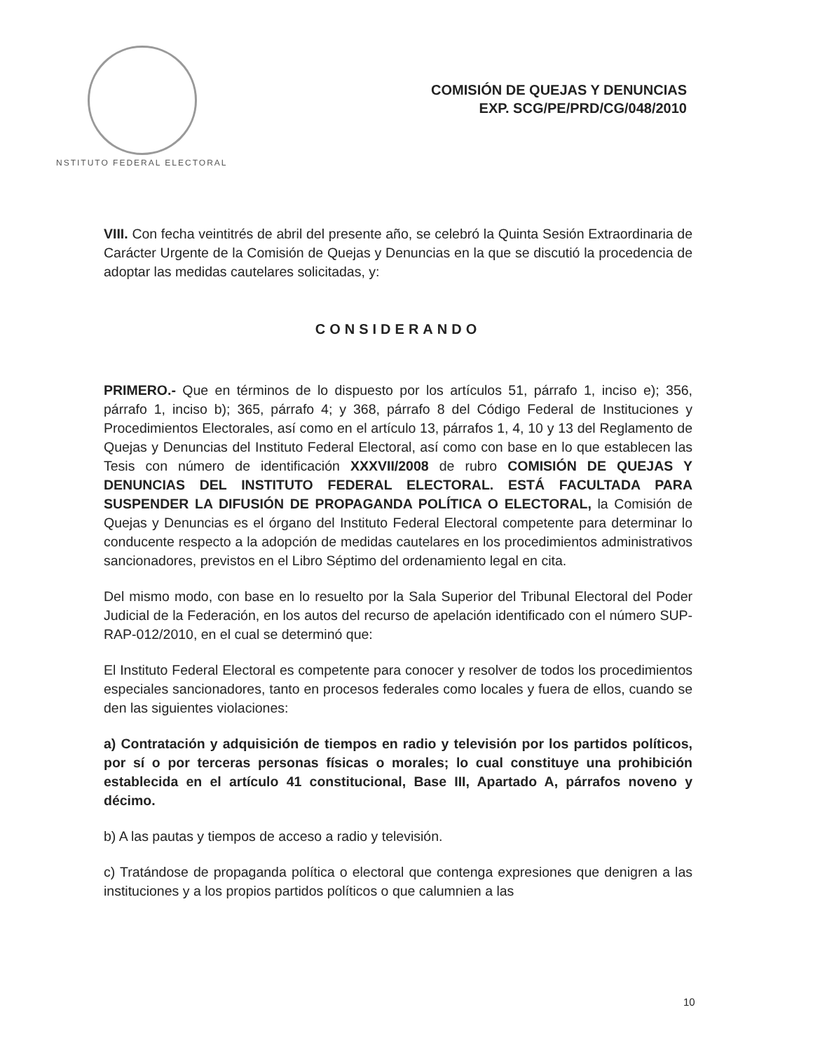NSTITUTO FEDERAL ELECTORAL
COMISIÓN DE QUEJAS Y DENUNCIAS
EXP. SCG/PE/PRD/CG/048/2010
VIII. Con fecha veintitrés de abril del presente año, se celebró la Quinta Sesión Extraordinaria de Carácter Urgente de la Comisión de Quejas y Denuncias en la que se discutió la procedencia de adoptar las medidas cautelares solicitadas, y:
CONSIDERANDO
PRIMERO.- Que en términos de lo dispuesto por los artículos 51, párrafo 1, inciso e); 356, párrafo 1, inciso b); 365, párrafo 4; y 368, párrafo 8 del Código Federal de Instituciones y Procedimientos Electorales, así como en el artículo 13, párrafos 1, 4, 10 y 13 del Reglamento de Quejas y Denuncias del Instituto Federal Electoral, así como con base en lo que establecen las Tesis con número de identificación XXXVII/2008 de rubro COMISIÓN DE QUEJAS Y DENUNCIAS DEL INSTITUTO FEDERAL ELECTORAL. ESTÁ FACULTADA PARA SUSPENDER LA DIFUSIÓN DE PROPAGANDA POLÍTICA O ELECTORAL, la Comisión de Quejas y Denuncias es el órgano del Instituto Federal Electoral competente para determinar lo conducente respecto a la adopción de medidas cautelares en los procedimientos administrativos sancionadores, previstos en el Libro Séptimo del ordenamiento legal en cita.
Del mismo modo, con base en lo resuelto por la Sala Superior del Tribunal Electoral del Poder Judicial de la Federación, en los autos del recurso de apelación identificado con el número SUP-RAP-012/2010, en el cual se determinó que:
El Instituto Federal Electoral es competente para conocer y resolver de todos los procedimientos especiales sancionadores, tanto en procesos federales como locales y fuera de ellos, cuando se den las siguientes violaciones:
a) Contratación y adquisición de tiempos en radio y televisión por los partidos políticos, por sí o por terceras personas físicas o morales; lo cual constituye una prohibición establecida en el artículo 41 constitucional, Base III, Apartado A, párrafos noveno y décimo.
b) A las pautas y tiempos de acceso a radio y televisión.
c) Tratándose de propaganda política o electoral que contenga expresiones que denigren a las instituciones y a los propios partidos políticos o que calumnien a las
10